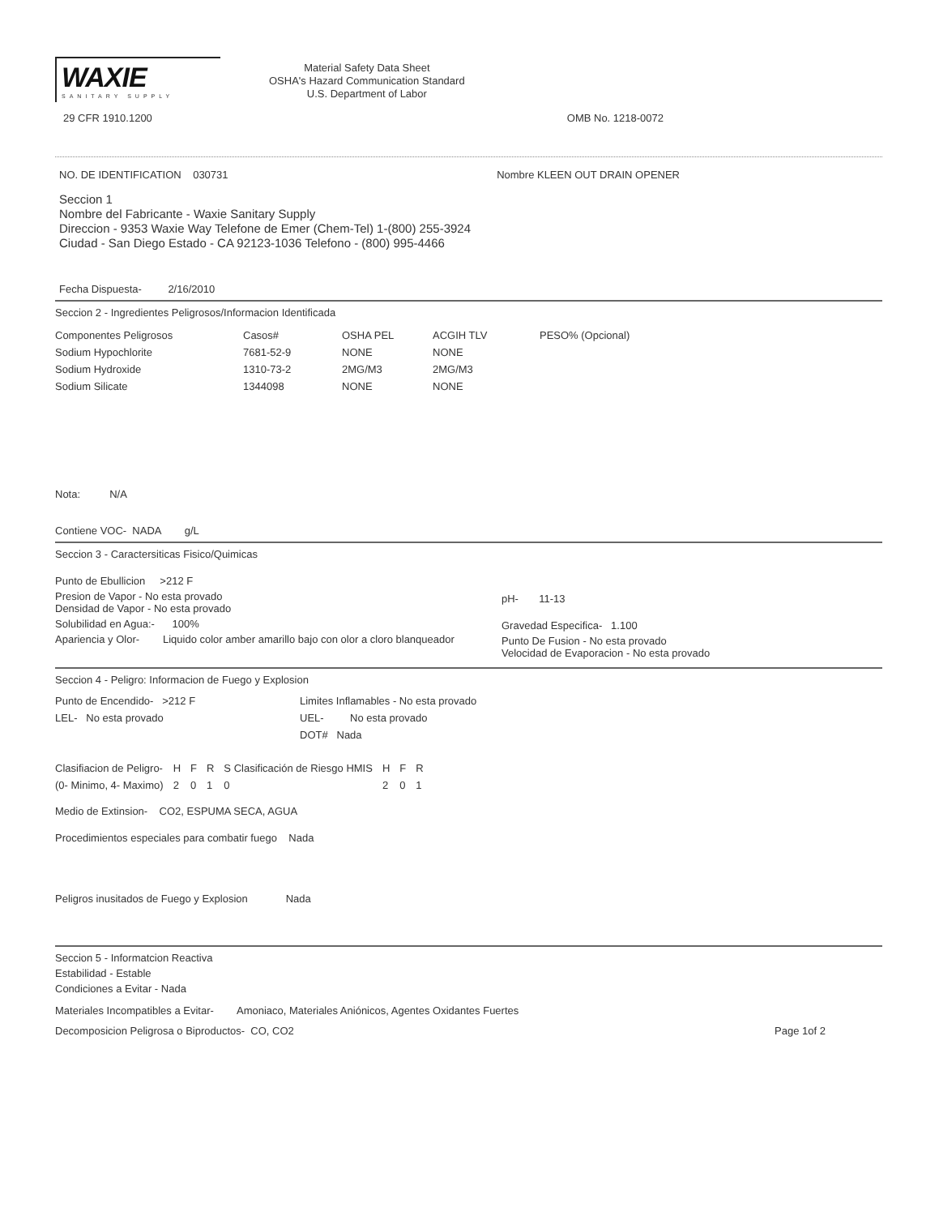WAXIE
SANITARY SUPPLY
Material Safety Data Sheet
OSHA's Hazard Communication Standard
U.S. Department of Labor
29 CFR 1910.1200 OMB No. 1218-0072
NO. DE IDENTIFICATION 030731 Nombre KLEEN OUT DRAIN OPENER
Seccion 1
Nombre del Fabricante - Waxie Sanitary Supply
Direccion - 9353 Waxie Way Telefone de Emer (Chem-Tel) 1-(800) 255-3924
Ciudad - San Diego Estado - CA 92123-1036 Telefono - (800) 995-4466
Fecha Dispuesta- 2/16/2010
Seccion 2 - Ingredientes Peligrosos/Informacion Identificada
| Componentes Peligrosos | Casos# | OSHA PEL | ACGIH TLV | PESO% (Opcional) |
| --- | --- | --- | --- | --- |
| Sodium Hypochlorite | 7681-52-9 | NONE | NONE | |
| Sodium Hydroxide | 1310-73-2 | 2MG/M3 | 2MG/M3 | |
| Sodium Silicate | 1344098 | NONE | NONE | |
Nota: N/A
Contiene VOC- NADA g/L
Seccion 3 - Caractersiticas Fisico/Quimicas
Punto de Ebullicion >212 F
Presion de Vapor - No esta provado
Densidad de Vapor - No esta provado
Solubilidad en Agua:- 100%
Apariencia y Olor- Liquido color amber amarillo bajo con olor a cloro blanqueador
pH- 11-13
Gravedad Especifica- 1.100
Punto De Fusion - No esta provado
Velocidad de Evaporacion - No esta provado
Seccion 4 - Peligro: Informacion de Fuego y Explosion
| Punto de Encendido- >212 F | Limites Inflamables - No esta provado |
| LEL- No esta provado | UEL- No esta provado |
| | DOT# Nada |
| Clasifiacion de Peligro- | H | F | R | S Clasificación de Riesgo HMIS | H | F | R |
| (0- Minimo, 4- Maximo) | 2 | 0 | 1 | 0 | 2 | 0 | 1 |
Medio de Extinsion- CO2, ESPUMA SECA, AGUA
Procedimientos especiales para combatir fuego Nada
Peligros inusitados de Fuego y Explosion Nada
Seccion 5 - Informatcion Reactiva
Estabilidad - Estable
Condiciones a Evitar - Nada
Materiales Incompatibles a Evitar- Amoniaco, Materiales Aniónicos, Agentes Oxidantes Fuertes
Decomposicion Peligrosa o Biproductos- CO, CO2 Page 1of 2